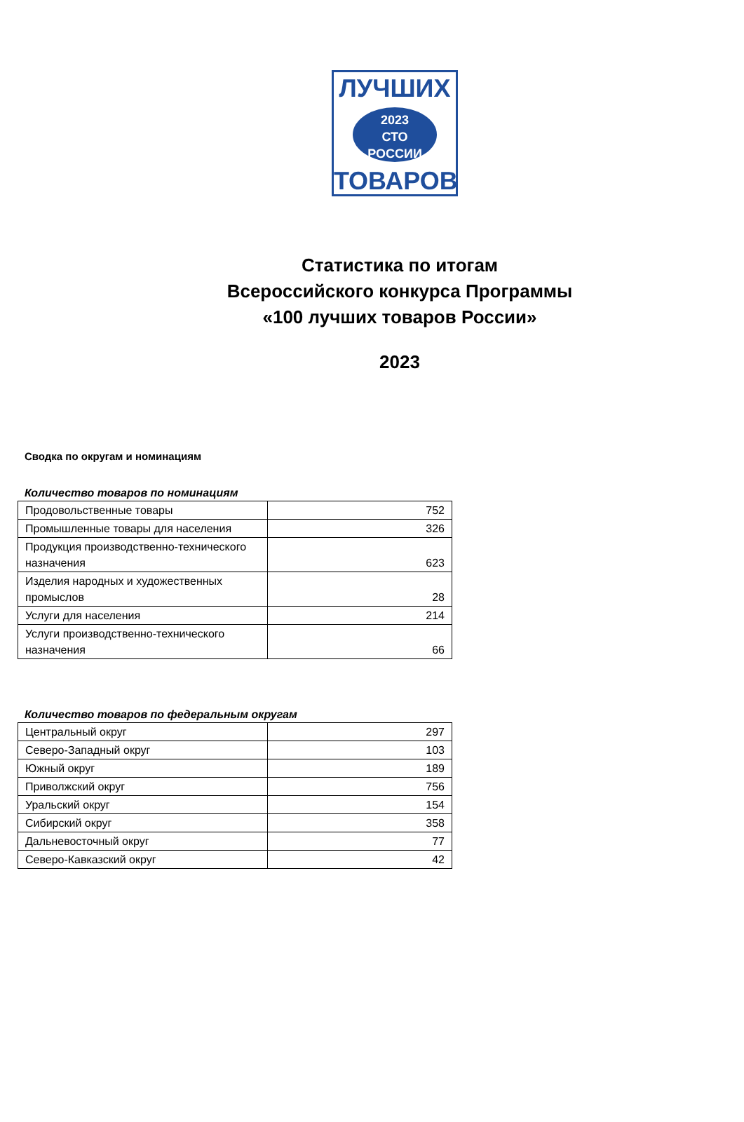ЛУЧШИХ
2023
СТО
РОССИИ
ТОВАРОВ
Статистика по итогам
Всероссийского конкурса Программы
«100 лучших товаров России»
2023
Сводка по округам и номинациям
Количество товаров по номинациям
| Продовольственные товары | 752 |
| Промышленные товары для населения | 326 |
| Продукция производственно-технического назначения | 623 |
| Изделия народных и художественных промыслов | 28 |
| Услуги для населения | 214 |
| Услуги производственно-технического назначения | 66 |
Количество товаров по федеральным округам
| Центральный округ | 297 |
| Северо-Западный округ | 103 |
| Южный округ | 189 |
| Приволжский округ | 756 |
| Уральский округ | 154 |
| Сибирский округ | 358 |
| Дальневосточный округ | 77 |
| Северо-Кавказский округ | 42 |